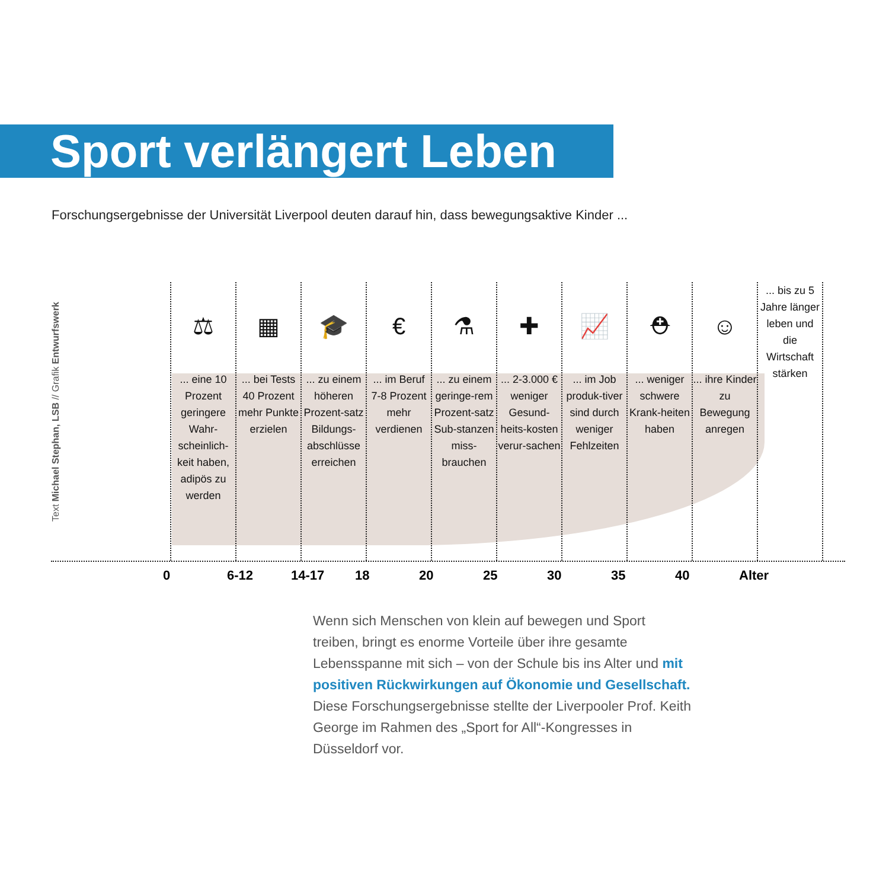Sport verlängert Leben
Forschungsergebnisse der Universität Liverpool deuten darauf hin, dass bewegungsaktive Kinder ...
Text Michael Stephan, LSB // Grafik Entwurfswerk
⚖
... eine 10 Prozent geringere Wahr-scheinlich-keit haben, adipös zu werden
▦
... bei Tests 40 Prozent mehr Punkte erzielen
🎓
... zu einem höheren Prozent-satz Bildungs-abschlüsse erreichen
€
... im Beruf 7-8 Prozent mehr verdienen
⚗
... zu einem geringe-rem Prozent-satz Sub-stanzen miss-brauchen
✚
... 2-3.000 € weniger Gesund-heits-kosten verur-sachen
📈
... im Job produk-tiver sind durch weniger Fehlzeiten
⛑
... weniger schwere Krank-heiten haben
☺
... ihre Kinder zu Bewegung anregen
... bis zu 5 Jahre länger leben und die Wirtschaft stärken
0 6-12 14-17 18 20 25 30 35 40 Alter
Wenn sich Menschen von klein auf bewegen und Sport treiben, bringt es enorme Vorteile über ihre gesamte Lebensspanne mit sich – von der Schule bis ins Alter und mit positiven Rückwirkungen auf Ökonomie und Gesellschaft. Diese Forschungsergebnisse stellte der Liverpooler Prof. Keith George im Rahmen des „Sport for All“-Kongresses in Düsseldorf vor.